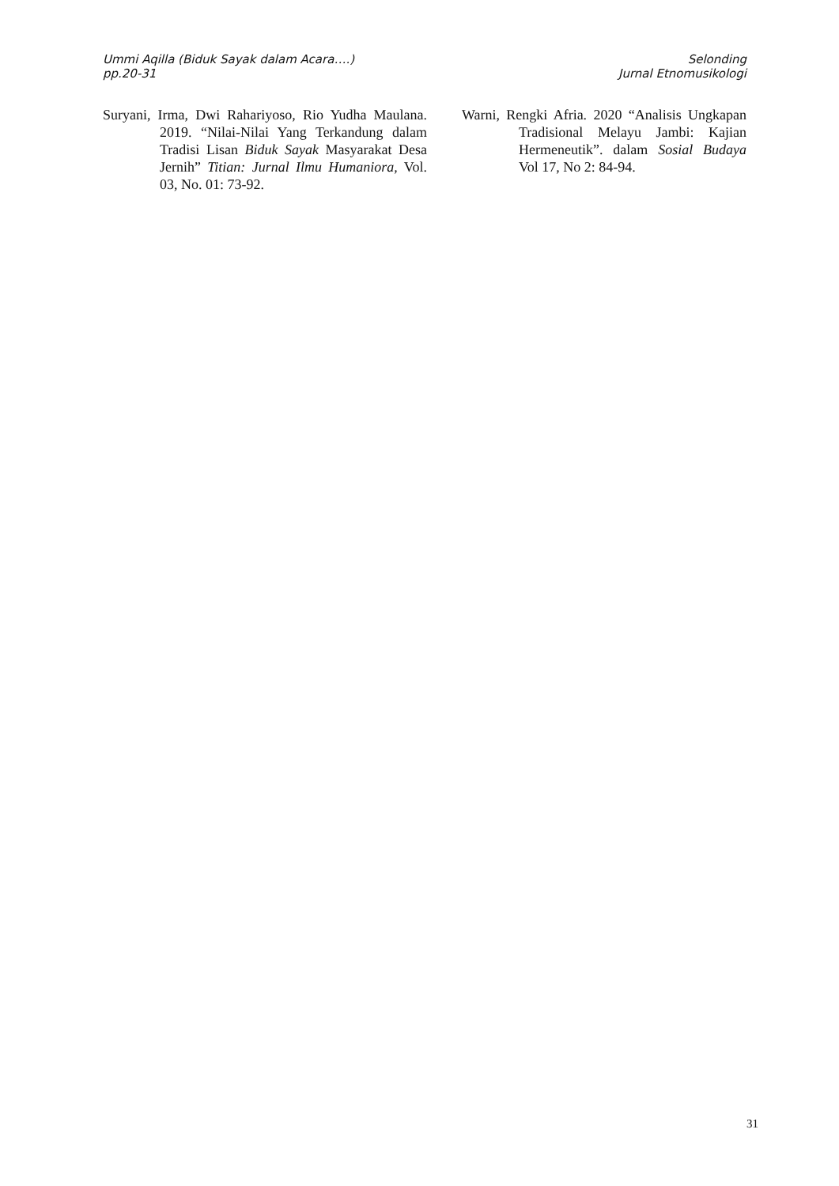Ummi Aqilla (Biduk Sayak dalam Acara….)
pp.20-31
Selonding
Jurnal Etnomusikologi
Suryani, Irma, Dwi Rahariyoso, Rio Yudha Maulana. 2019. “Nilai-Nilai Yang Terkandung dalam Tradisi Lisan Biduk Sayak Masyarakat Desa Jernih” Titian: Jurnal Ilmu Humaniora, Vol. 03, No. 01: 73-92.
Warni, Rengki Afria. 2020 “Analisis Ungkapan Tradisional Melayu Jambi: Kajian Hermeneutik”. dalam Sosial Budaya Vol 17, No 2: 84-94.
31